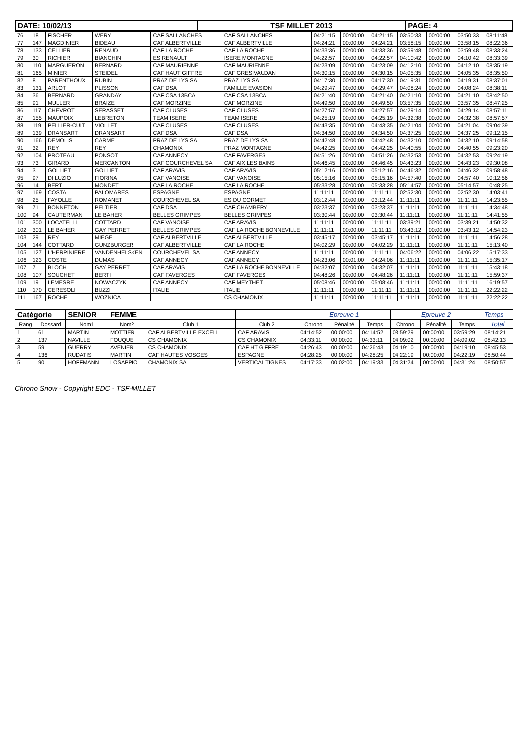| DATE: 10/02/13 | TSF MILLET 2013 | PAGE: 4 |
| 76 | 18 | FISCHER | WERY | CAF SALLANCHES | CAF SALLANCHES | 04:21:15 | 00:00:00 | 04:21:15 | 03:50:33 | 00:00:00 | 03:50:33 | 08:11:48 |
| 77 | 147 | MAGDINIER | BIDEAU | CAF ALBERTVILLE | CAF ALBERTVILLE | 04:24:21 | 00:00:00 | 04:24:21 | 03:58:15 | 00:00:00 | 03:58:15 | 08:22:36 |
| 78 | 133 | CELLIER | RENAUD | CAF LA ROCHE | CAF LA ROCHE | 04:33:36 | 00:00:00 | 04:33:36 | 03:59:48 | 00:00:00 | 03:59:48 | 08:33:24 |
| 79 | 30 | RICHIER | BIANCHIN | ES RENAULT | ISERE MONTAGNE | 04:22:57 | 00:00:00 | 04:22:57 | 04:10:42 | 00:00:00 | 04:10:42 | 08:33:39 |
| 80 | 110 | MARGUERON | BERNARD | CAF MAURIENNE | CAF MAURIENNE | 04:23:09 | 00:00:00 | 04:23:09 | 04:12:10 | 00:00:00 | 04:12:10 | 08:35:19 |
| 81 | 165 | MINIER | STEIDEL | CAF HAUT GIFFRE | CAF GRESIVAUDAN | 04:30:15 | 00:00:00 | 04:30:15 | 04:05:35 | 00:00:00 | 04:05:35 | 08:35:50 |
| 82 | 8 | PARENTHOUX | RUBIN | PRAZ DE LYS SA | PRAZ LYS SA | 04:17:30 | 00:00:00 | 04:17:30 | 04:19:31 | 00:00:00 | 04:19:31 | 08:37:01 |
| 83 | 131 | ARLOT | PLISSON | CAF DSA | FAMILLE EVASION | 04:29:47 | 00:00:00 | 04:29:47 | 04:08:24 | 00:00:00 | 04:08:24 | 08:38:11 |
| 84 | 36 | BERNARD | GRANDAY | CAF CSA 13BCA | CAF CSA 13BCA | 04:21:40 | 00:00:00 | 04:21:40 | 04:21:10 | 00:00:00 | 04:21:10 | 08:42:50 |
| 85 | 91 | MULLER | BRAIZE | CAF MORZINE | CAF MORZINE | 04:49:50 | 00:00:00 | 04:49:50 | 03:57:35 | 00:00:00 | 03:57:35 | 08:47:25 |
| 86 | 117 | CHEVROT | SERASSET | CAF CLUSES | CAF CLUSES | 04:27:57 | 00:00:00 | 04:27:57 | 04:29:14 | 00:00:00 | 04:29:14 | 08:57:11 |
| 87 | 155 | MAUPOIX | LEBRETON | TEAM ISERE | TEAM ISERE | 04:25:19 | 00:00:00 | 04:25:19 | 04:32:38 | 00:00:00 | 04:32:38 | 08:57:57 |
| 88 | 119 | PELLIER-CUIT | VIOLLET | CAF CLUSES | CAF CLUSES | 04:43:35 | 00:00:00 | 04:43:35 | 04:21:04 | 00:00:00 | 04:21:04 | 09:04:39 |
| 89 | 139 | DRANSART | DRANSART | CAF DSA | CAF DSA | 04:34:50 | 00:00:00 | 04:34:50 | 04:37:25 | 00:00:00 | 04:37:25 | 09:12:15 |
| 90 | 166 | DEMOLIS | CARME | PRAZ DE LYS SA | PRAZ DE LYS SA | 04:42:48 | 00:00:00 | 04:42:48 | 04:32:10 | 00:00:00 | 04:32:10 | 09:14:58 |
| 91 | 32 | REY | REY | CHAMONIX | PRAZ MONTAGNE | 04:42:25 | 00:00:00 | 04:42:25 | 04:40:55 | 00:00:00 | 04:40:55 | 09:23:20 |
| 92 | 104 | PROTEAU | PONSOT | CAF ANNECY | CAF FAVERGES | 04:51:26 | 00:00:00 | 04:51:26 | 04:32:53 | 00:00:00 | 04:32:53 | 09:24:19 |
| 93 | 73 | GIRARD | MERCANTON | CAF COURCHEVEL SA | CAF AIX LES BAINS | 04:46:45 | 00:00:00 | 04:46:45 | 04:43:23 | 00:00:00 | 04:43:23 | 09:30:08 |
| 94 | 3 | GOLLIET | GOLLIET | CAF ARAVIS | CAF ARAVIS | 05:12:16 | 00:00:00 | 05:12:16 | 04:46:32 | 00:00:00 | 04:46:32 | 09:58:48 |
| 95 | 97 | DI LUZIO | FIORINA | CAF VANOISE | CAF VANOISE | 05:15:16 | 00:00:00 | 05:15:16 | 04:57:40 | 00:00:00 | 04:57:40 | 10:12:56 |
| 96 | 14 | BERT | MONDET | CAF LA ROCHE | CAF LA ROCHE | 05:33:28 | 00:00:00 | 05:33:28 | 05:14:57 | 00:00:00 | 05:14:57 | 10:48:25 |
| 97 | 169 | COSTA | PALOMARES | ESPAGNE | ESPAGNE | 11:11:11 | 00:00:00 | 11:11:11 | 02:52:30 | 00:00:00 | 02:52:30 | 14:03:41 |
| 98 | 25 | FAYOLLE | ROMANET | COURCHEVEL SA | ES DU CORMET | 03:12:44 | 00:00:00 | 03:12:44 | 11:11:11 | 00:00:00 | 11:11:11 | 14:23:55 |
| 99 | 71 | BONNETON | PELTIER | CAF DSA | CAF CHAMBERY | 03:23:37 | 00:00:00 | 03:23:37 | 11:11:11 | 00:00:00 | 11:11:11 | 14:34:48 |
| 100 | 94 | CAUTERMAN | LE BAHER | BELLES GRIMPES | BELLES GRIMPES | 03:30:44 | 00:00:00 | 03:30:44 | 11:11:11 | 00:00:00 | 11:11:11 | 14:41:55 |
| 101 | 300 | LOCATELLI | COTTARD | CAF VANOISE | CAF ARAVIS | 11:11:11 | 00:00:00 | 11:11:11 | 03:39:21 | 00:00:00 | 03:39:21 | 14:50:32 |
| 102 | 301 | LE BAHER | GAY PERRET | BELLES GRIMPES | CAF LA ROCHE BONNEVILLE | 11:11:11 | 00:00:00 | 11:11:11 | 03:43:12 | 00:00:00 | 03:43:12 | 14:54:23 |
| 103 | 29 | REY | MIEGE | CAF ALBERTVILLE | CAF ALBERTVILLE | 03:45:17 | 00:00:00 | 03:45:17 | 11:11:11 | 00:00:00 | 11:11:11 | 14:56:28 |
| 104 | 144 | COTTARD | GUNZBURGER | CAF ALBERTVILLE | CAF LA ROCHE | 04:02:29 | 00:00:00 | 04:02:29 | 11:11:11 | 00:00:00 | 11:11:11 | 15:13:40 |
| 105 | 127 | L'HERPINIERE | VANDENHELSKEN | COURCHEVEL SA | CAF ANNECY | 11:11:11 | 00:00:00 | 11:11:11 | 04:06:22 | 00:00:00 | 04:06:22 | 15:17:33 |
| 106 | 123 | COSTE | DUMAS | CAF ANNECY | CAF ANNECY | 04:23:06 | 00:01:00 | 04:24:06 | 11:11:11 | 00:00:00 | 11:11:11 | 15:35:17 |
| 107 | 7 | BLOCH | GAY PERRET | CAF ARAVIS | CAF LA ROCHE BONNEVILLE | 04:32:07 | 00:00:00 | 04:32:07 | 11:11:11 | 00:00:00 | 11:11:11 | 15:43:18 |
| 108 | 107 | SOUCHET | BERTI | CAF FAVERGES | CAF FAVERGES | 04:48:26 | 00:00:00 | 04:48:26 | 11:11:11 | 00:00:00 | 11:11:11 | 15:59:37 |
| 109 | 19 | LEMESRE | NOWACZYK | CAF ANNECY | CAF MEYTHET | 05:08:46 | 00:00:00 | 05:08:46 | 11:11:11 | 00:00:00 | 11:11:11 | 16:19:57 |
| 110 | 170 | CERESOLI | BUZZI | ITALIE | ITALIE | 11:11:11 | 00:00:00 | 11:11:11 | 11:11:11 | 00:00:00 | 11:11:11 | 22:22:22 |
| 111 | 167 | ROCHE | WOZNICA | | CS CHAMONIX | 11:11:11 | 00:00:00 | 11:11:11 | 11:11:11 | 00:00:00 | 11:11:11 | 22:22:22 |
| Catégorie | | SENIOR | FEMME | | | Epreuve 1 | | | Epreuve 2 | | | Temps |
| Rang | Dossard | Nom1 | Nom2 | Club 1 | Club 2 | Chrono | Pénalité | Temps | Chrono | Pénalité | Temps | Total |
| 1 | 61 | MARTIN | MOTTIER | CAF ALBERTVILLE EXCELL | CAF ARAVIS | 04:14:52 | 00:00:00 | 04:14:52 | 03:59:29 | 00:00:00 | 03:59:29 | 08:14:21 |
| 2 | 137 | NAVILLE | FOUQUE | CS CHAMONIX | CS CHAMONIX | 04:33:11 | 00:00:00 | 04:33:11 | 04:09:02 | 00:00:00 | 04:09:02 | 08:42:13 |
| 3 | 59 | GUERRY | AVENIER | CS CHAMONIX | CAF HT GIFFRE | 04:26:43 | 00:00:00 | 04:26:43 | 04:19:10 | 00:00:00 | 04:19:10 | 08:45:53 |
| 4 | 136 | RUDATIS | MARTIN | CAF HAUTES VOSGES | ESPAGNE | 04:28:25 | 00:00:00 | 04:28:25 | 04:22:19 | 00:00:00 | 04:22:19 | 08:50:44 |
| 5 | 90 | HOFFMANN | LOSAPPIO | CHAMONIX SA | VERTICAL TIGNES | 04:17:33 | 00:02:00 | 04:19:33 | 04:31:24 | 00:00:00 | 04:31:24 | 08:50:57 |
Chrono Snow - Copyright EDC - TSF-MILLET